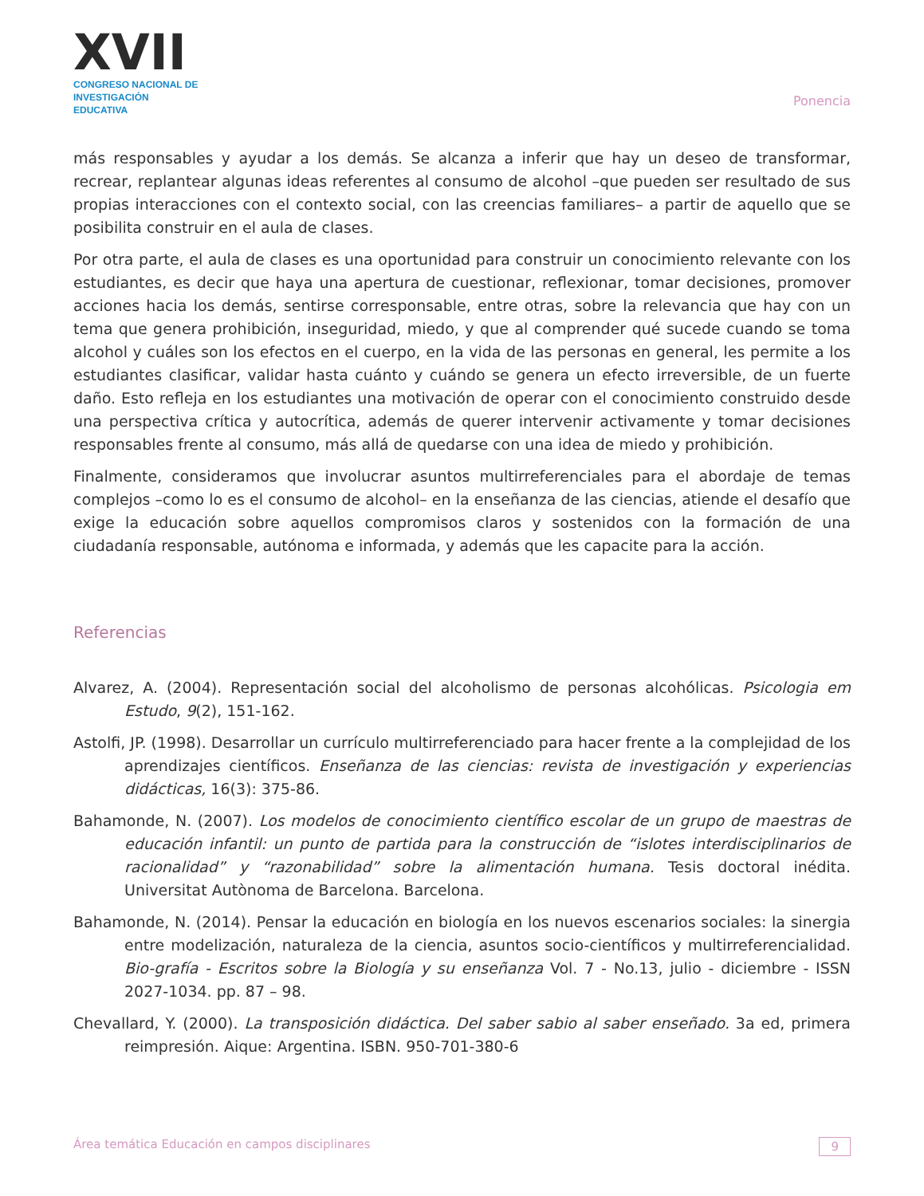XVII
CONGRESO NACIONAL DE
INVESTIGACIÓN EDUCATIVA
Ponencia
más responsables y ayudar a los demás. Se alcanza a inferir que hay un deseo de transformar, recrear, replantear algunas ideas referentes al consumo de alcohol –que pueden ser resultado de sus propias interacciones con el contexto social, con las creencias familiares– a partir de aquello que se posibilita construir en el aula de clases.
Por otra parte, el aula de clases es una oportunidad para construir un conocimiento relevante con los estudiantes, es decir que haya una apertura de cuestionar, reflexionar, tomar decisiones, promover acciones hacia los demás, sentirse corresponsable, entre otras, sobre la relevancia que hay con un tema que genera prohibición, inseguridad, miedo, y que al comprender qué sucede cuando se toma alcohol y cuáles son los efectos en el cuerpo, en la vida de las personas en general, les permite a los estudiantes clasificar, validar hasta cuánto y cuándo se genera un efecto irreversible, de un fuerte daño. Esto refleja en los estudiantes una motivación de operar con el conocimiento construido desde una perspectiva crítica y autocrítica, además de querer intervenir activamente y tomar decisiones responsables frente al consumo, más allá de quedarse con una idea de miedo y prohibición.
Finalmente, consideramos que involucrar asuntos multirreferenciales para el abordaje de temas complejos –como lo es el consumo de alcohol– en la enseñanza de las ciencias, atiende el desafío que exige la educación sobre aquellos compromisos claros y sostenidos con la formación de una ciudadanía responsable, autónoma e informada, y además que les capacite para la acción.
Referencias
Alvarez, A. (2004). Representación social del alcoholismo de personas alcohólicas. Psicologia em Estudo, 9(2), 151-162.
Astolfi, JP. (1998). Desarrollar un currículo multirreferenciado para hacer frente a la complejidad de los aprendizajes científicos. Enseñanza de las ciencias: revista de investigación y experiencias didácticas, 16(3): 375-86.
Bahamonde, N. (2007). Los modelos de conocimiento científico escolar de un grupo de maestras de educación infantil: un punto de partida para la construcción de “islotes interdisciplinarios de racionalidad” y “razonabilidad” sobre la alimentación humana. Tesis doctoral inédita. Universitat Autònoma de Barcelona. Barcelona.
Bahamonde, N. (2014). Pensar la educación en biología en los nuevos escenarios sociales: la sinergia entre modelización, naturaleza de la ciencia, asuntos socio-científicos y multirreferencialidad. Bio-grafía - Escritos sobre la Biología y su enseñanza Vol. 7 - No.13, julio - diciembre - ISSN 2027-1034. pp. 87 – 98.
Chevallard, Y. (2000). La transposición didáctica. Del saber sabio al saber enseñado. 3a ed, primera reimpresión. Aique: Argentina. ISBN. 950-701-380-6
Área temática Educación en campos disciplinares 9